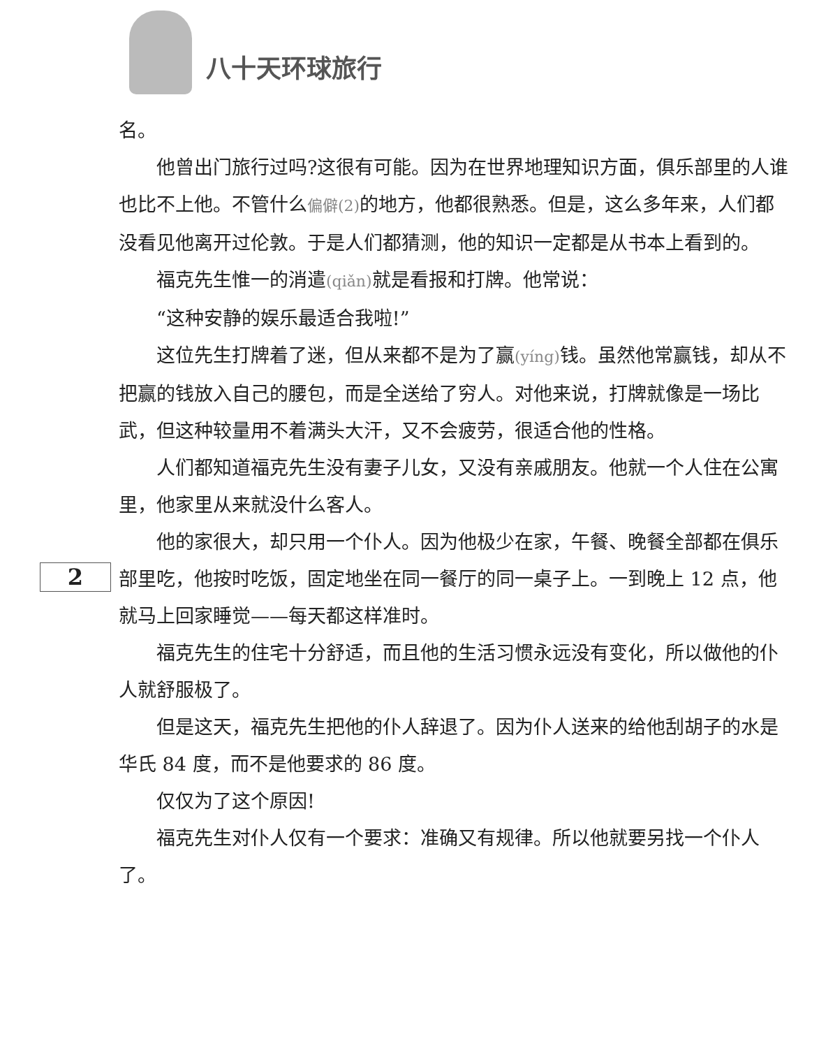八十天环球旅行
名。
他曾出门旅行过吗?这很有可能。因为在世界地理知识方面，俱乐部里的人谁也比不上他。不管什么偏僻(2) 的地方，他都很熟悉。但是，这么多年来，人们都没看见他离开过伦敦。于是人们都猜测，他的知识一定都是从书本上看到的。
福克先生惟一的消遣(qiǎn) 就是看报和打牌。他常说：
“这种安静的娱乐最适合我啦!”
这位先生打牌着了迷，但从来都不是为了赢(yíng) 钱。虽然他常赢钱，却从不把赢的钱放入自己的腰包，而是全送给了穷人。对他来说，打牌就像是一场比武，但这种较量用不着满头大汗，又不会疲劳，很适合他的性格。
人们都知道福克先生没有妻子儿女，又没有亲戚朋友。他就一个人住在公寓里，他家里从来就没什么客人。
他的家很大，却只用一个仆人。因为他极少在家，午餐、晚餐全部都在俱乐部里吃，他按时吃饭，固定地坐在同一餐厅的同一桌子上。一到晚上 12 点，他就马上回家睡觉——每天都这样准时。
福克先生的住宅十分舒适，而且他的生活习惯永远没有变化，所以做他的仆人就舒服极了。
但是这天，福克先生把他的仆人辞退了。因为仆人送来的给他刮胡子的水是华氏 84 度，而不是他要求的 86 度。
仅仅为了这个原因!
福克先生对仆人仅有一个要求：准确又有规律。所以他就要另找一个仆人了。
2